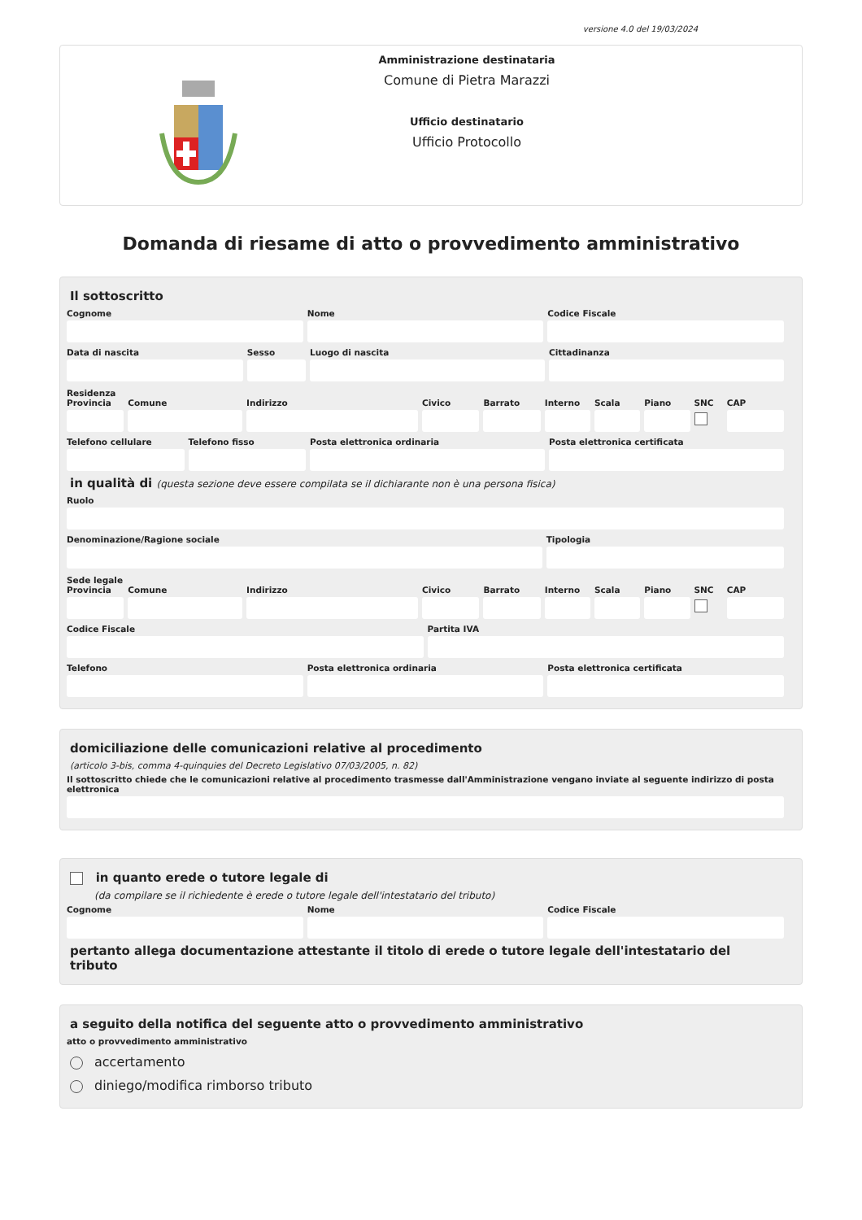versione 4.0 del 19/03/2024
Amministrazione destinataria
Comune di Pietra Marazzi
Ufficio destinatario
Ufficio Protocollo
Domanda di riesame di atto o provvedimento amministrativo
Il sottoscritto
Cognome Nome Codice Fiscale
Data di nascita Sesso Luogo di nascita Cittadinanza
Residenza
Provincia Comune Indirizzo Civico Barrato Interno Scala Piano SNC CAP
Telefono cellulare Telefono fisso Posta elettronica ordinaria Posta elettronica certificata
in qualità di (questa sezione deve essere compilata se il dichiarante non è una persona fisica)
Ruolo
Denominazione/Ragione sociale Tipologia
Sede legale
Provincia Comune Indirizzo Civico Barrato Interno Scala Piano SNC CAP
Codice Fiscale Partita IVA
Telefono Posta elettronica ordinaria Posta elettronica certificata
domiciliazione delle comunicazioni relative al procedimento
(articolo 3-bis, comma 4-quinquies del Decreto Legislativo 07/03/2005, n. 82)
Il sottoscritto chiede che le comunicazioni relative al procedimento trasmesse dall'Amministrazione vengano inviate al seguente indirizzo di posta elettronica
in quanto erede o tutore legale di
(da compilare se il richiedente è erede o tutore legale dell'intestatario del tributo)
Cognome Nome Codice Fiscale
pertanto allega documentazione attestante il titolo di erede o tutore legale dell'intestatario del tributo
a seguito della notifica del seguente atto o provvedimento amministrativo
atto o provvedimento amministrativo
accertamento
diniego/modifica rimborso tributo